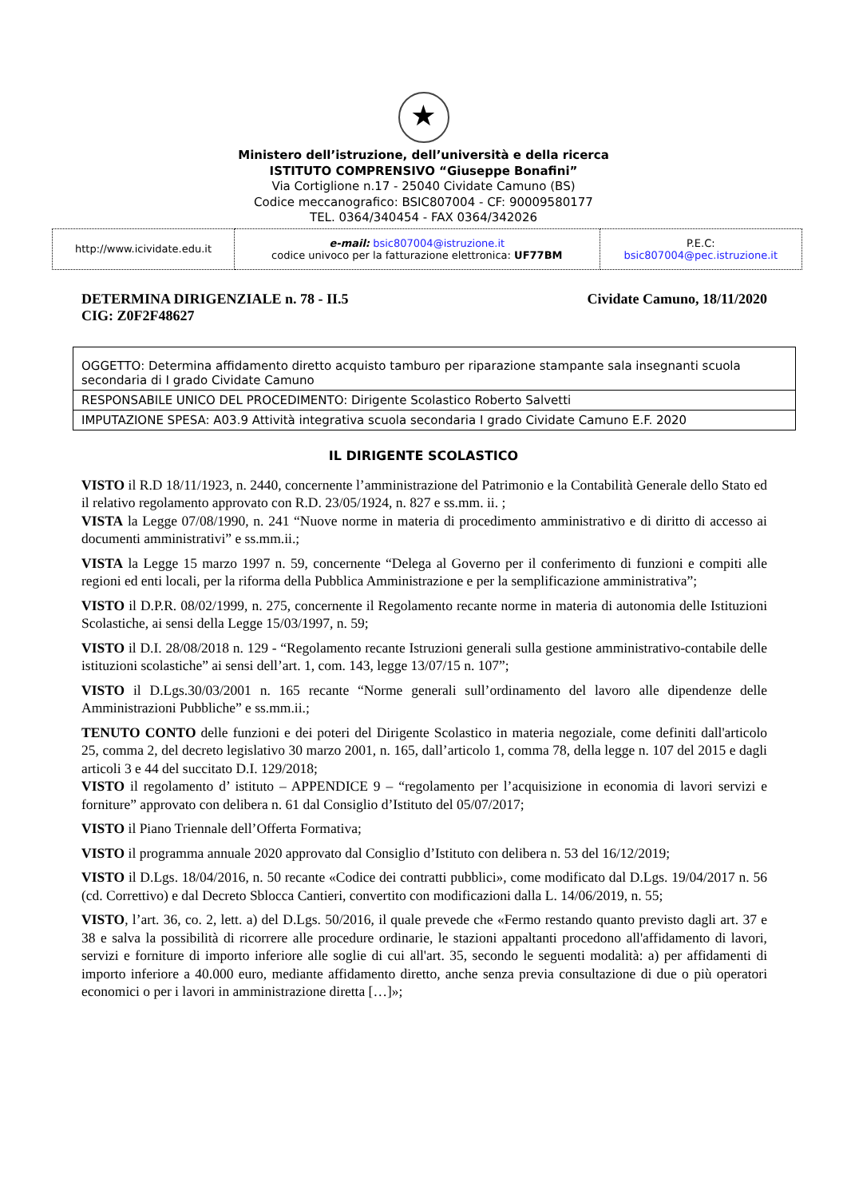★
Ministero dell’istruzione, dell’università e della ricerca
ISTITUTO COMPRENSIVO “Giuseppe Bonafini”
Via Cortiglione n.17 - 25040 Cividate Camuno (BS)
Codice meccanografico: BSIC807004 - CF: 90009580177
TEL. 0364/340454 - FAX 0364/342026
| http://www.icividate.edu.it | e-mail: bsic807004@istruzione.it codice univoco per la fatturazione elettronica: UF77BM | P.E.C: bsic807004@pec.istruzione.it |
DETERMINA DIRIGENZIALE n. 78 - II.5 Cividate Camuno, 18/11/2020
CIG: Z0F2F48627
| OGGETTO: Determina affidamento diretto acquisto tamburo per riparazione stampante sala insegnanti scuola secondaria di I grado Cividate Camuno |
| RESPONSABILE UNICO DEL PROCEDIMENTO: Dirigente Scolastico Roberto Salvetti |
| IMPUTAZIONE SPESA: A03.9 Attività integrativa scuola secondaria I grado Cividate Camuno E.F. 2020 |
IL DIRIGENTE SCOLASTICO
VISTO il R.D 18/11/1923, n. 2440, concernente l’amministrazione del Patrimonio e la Contabilità Generale dello Stato ed il relativo regolamento approvato con R.D. 23/05/1924, n. 827 e ss.mm. ii. ;
VISTA la Legge 07/08/1990, n. 241 “Nuove norme in materia di procedimento amministrativo e di diritto di accesso ai documenti amministrativi” e ss.mm.ii.;
VISTA la Legge 15 marzo 1997 n. 59, concernente “Delega al Governo per il conferimento di funzioni e compiti alle regioni ed enti locali, per la riforma della Pubblica Amministrazione e per la semplificazione amministrativa”;
VISTO il D.P.R. 08/02/1999, n. 275, concernente il Regolamento recante norme in materia di autonomia delle Istituzioni Scolastiche, ai sensi della Legge 15/03/1997, n. 59;
VISTO il D.I. 28/08/2018 n. 129 - “Regolamento recante Istruzioni generali sulla gestione amministrativo-contabile delle istituzioni scolastiche” ai sensi dell’art. 1, com. 143, legge 13/07/15 n. 107”;
VISTO il D.Lgs.30/03/2001 n. 165 recante “Norme generali sull’ordinamento del lavoro alle dipendenze delle Amministrazioni Pubbliche” e ss.mm.ii.;
TENUTO CONTO delle funzioni e dei poteri del Dirigente Scolastico in materia negoziale, come definiti dall'articolo 25, comma 2, del decreto legislativo 30 marzo 2001, n. 165, dall’articolo 1, comma 78, della legge n. 107 del 2015 e dagli articoli 3 e 44 del succitato D.I. 129/2018;
VISTO il regolamento d’ istituto – APPENDICE 9 – “regolamento per l’acquisizione in economia di lavori servizi e forniture” approvato con delibera n. 61 dal Consiglio d’Istituto del 05/07/2017;
VISTO il Piano Triennale dell’Offerta Formativa;
VISTO il programma annuale 2020 approvato dal Consiglio d’Istituto con delibera n. 53 del 16/12/2019;
VISTO il D.Lgs. 18/04/2016, n. 50 recante «Codice dei contratti pubblici», come modificato dal D.Lgs. 19/04/2017 n. 56 (cd. Correttivo) e dal Decreto Sblocca Cantieri, convertito con modificazioni dalla L. 14/06/2019, n. 55;
VISTO, l’art. 36, co. 2, lett. a) del D.Lgs. 50/2016, il quale prevede che «Fermo restando quanto previsto dagli art. 37 e 38 e salva la possibilità di ricorrere alle procedure ordinarie, le stazioni appaltanti procedono all'affidamento di lavori, servizi e forniture di importo inferiore alle soglie di cui all'art. 35, secondo le seguenti modalità: a) per affidamenti di importo inferiore a 40.000 euro, mediante affidamento diretto, anche senza previa consultazione di due o più operatori economici o per i lavori in amministrazione diretta […]»;